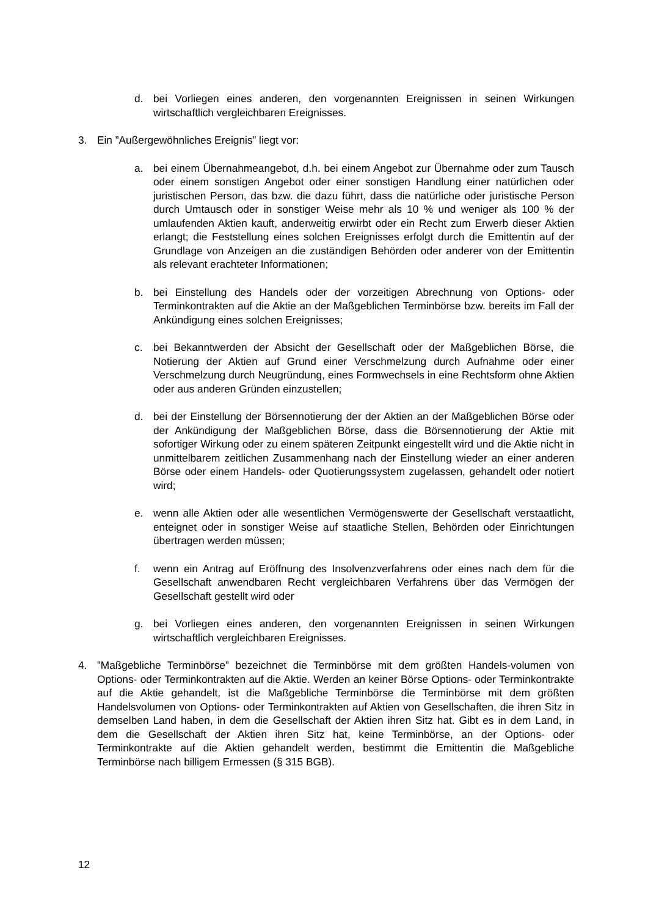d. bei Vorliegen eines anderen, den vorgenannten Ereignissen in seinen Wirkungen wirtschaftlich vergleichbaren Ereignisses.
3. Ein ”Außergewöhnliches Ereignis” liegt vor:
a. bei einem Übernahmeangebot, d.h. bei einem Angebot zur Übernahme oder zum Tausch oder einem sonstigen Angebot oder einer sonstigen Handlung einer natürlichen oder juristischen Person, das bzw. die dazu führt, dass die natürliche oder juristische Person durch Umtausch oder in sonstiger Weise mehr als 10 % und weniger als 100 % der umlaufenden Aktien kauft, anderweitig erwirbt oder ein Recht zum Erwerb dieser Aktien erlangt; die Feststellung eines solchen Ereignisses erfolgt durch die Emittentin auf der Grundlage von Anzeigen an die zuständigen Behörden oder anderer von der Emittentin als relevant erachteter Informationen;
b. bei Einstellung des Handels oder der vorzeitigen Abrechnung von Options- oder Terminkontrakten auf die Aktie an der Maßgeblichen Terminbörse bzw. bereits im Fall der Ankündigung eines solchen Ereignisses;
c. bei Bekanntwerden der Absicht der Gesellschaft oder der Maßgeblichen Börse, die Notierung der Aktien auf Grund einer Verschmelzung durch Aufnahme oder einer Verschmelzung durch Neugründung, eines Formwechsels in eine Rechtsform ohne Aktien oder aus anderen Gründen einzustellen;
d. bei der Einstellung der Börsennotierung der der Aktien an der Maßgeblichen Börse oder der Ankündigung der Maßgeblichen Börse, dass die Börsennotierung der Aktie mit sofortiger Wirkung oder zu einem späteren Zeitpunkt eingestellt wird und die Aktie nicht in unmittelbarem zeitlichen Zusammenhang nach der Einstellung wieder an einer anderen Börse oder einem Handels- oder Quotierungssystem zugelassen, gehandelt oder notiert wird;
e. wenn alle Aktien oder alle wesentlichen Vermögenswerte der Gesellschaft verstaatlicht, enteignet oder in sonstiger Weise auf staatliche Stellen, Behörden oder Einrichtungen übertragen werden müssen;
f. wenn ein Antrag auf Eröffnung des Insolvenzverfahrens oder eines nach dem für die Gesellschaft anwendbaren Recht vergleichbaren Verfahrens über das Vermögen der Gesellschaft gestellt wird oder
g. bei Vorliegen eines anderen, den vorgenannten Ereignissen in seinen Wirkungen wirtschaftlich vergleichbaren Ereignisses.
4.”Maßgebliche Terminbörse” bezeichnet die Terminbörse mit dem größten Handels-volumen von Options- oder Terminkontrakten auf die Aktie. Werden an keiner Börse Options- oder Terminkontrakte auf die Aktie gehandelt, ist die Maßgebliche Terminbörse die Terminbörse mit dem größten Handelsvolumen von Options- oder Terminkontrakten auf Aktien von Gesellschaften, die ihren Sitz in demselben Land haben, in dem die Gesellschaft der Aktien ihren Sitz hat. Gibt es in dem Land, in dem die Gesellschaft der Aktien ihren Sitz hat, keine Terminbörse, an der Options- oder Terminkontrakte auf die Aktien gehandelt werden, bestimmt die Emittentin die Maßgebliche Terminbörse nach billigem Ermessen (§ 315 BGB).
12